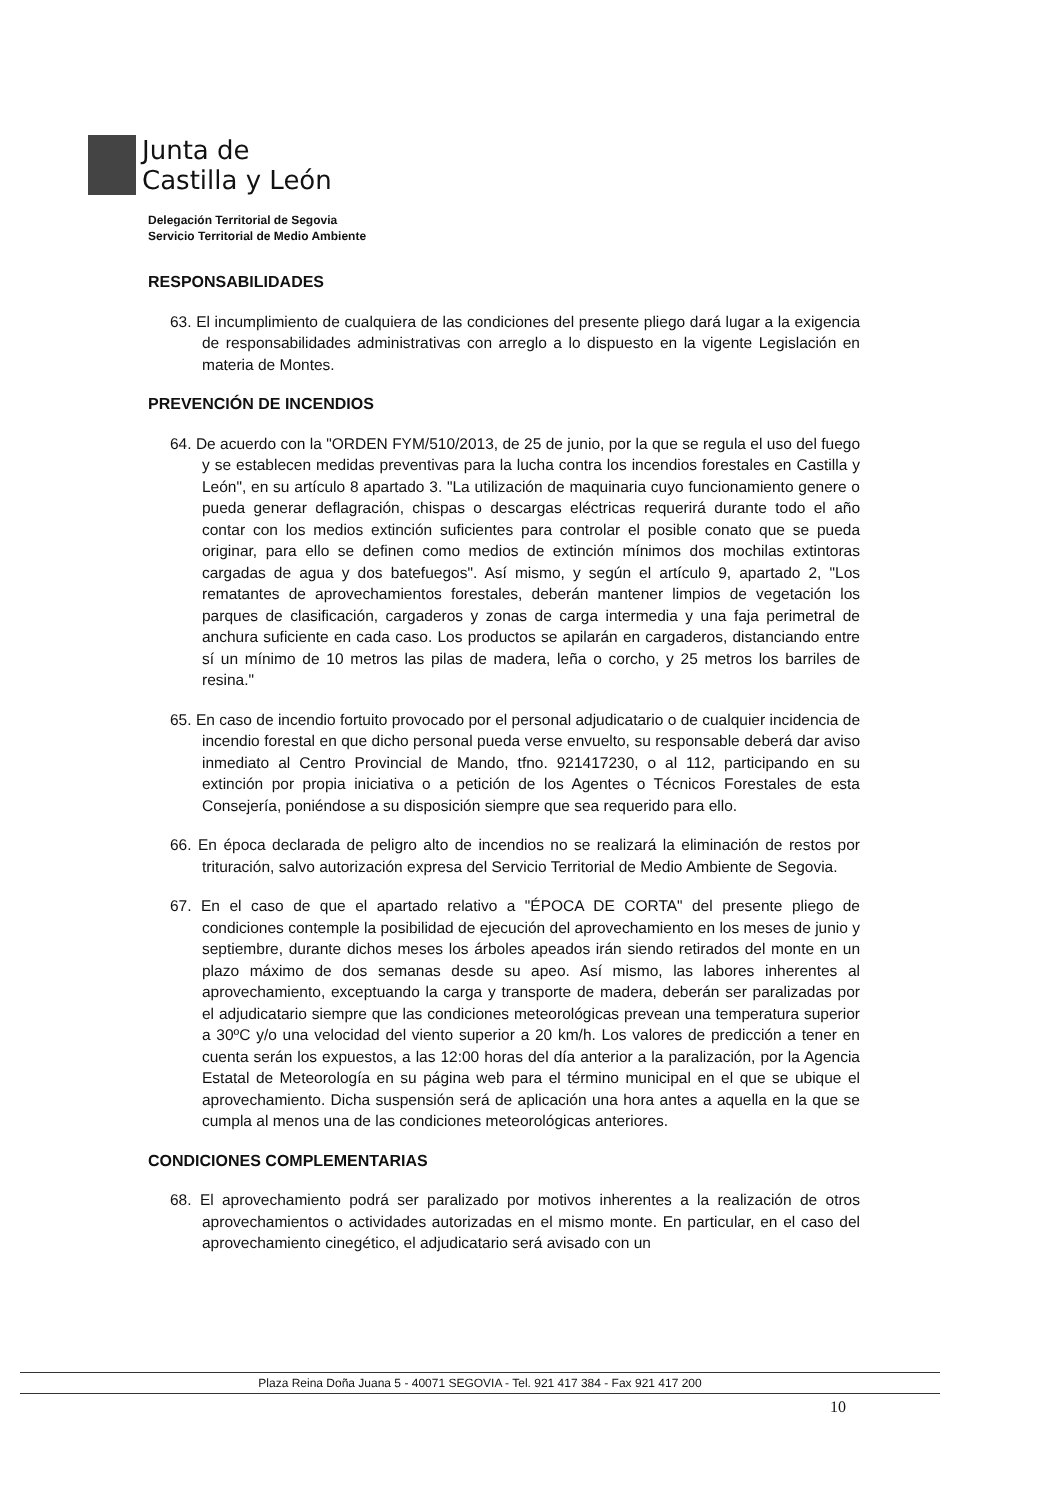Junta de
Castilla y León
Delegación Territorial de Segovia
Servicio Territorial de Medio Ambiente
RESPONSABILIDADES
63. El incumplimiento de cualquiera de las condiciones del presente pliego dará lugar a la exigencia de responsabilidades administrativas con arreglo a lo dispuesto en la vigente Legislación en materia de Montes.
PREVENCIÓN DE INCENDIOS
64. De acuerdo con la "ORDEN FYM/510/2013, de 25 de junio, por la que se regula el uso del fuego y se establecen medidas preventivas para la lucha contra los incendios forestales en Castilla y León", en su artículo 8 apartado 3. "La utilización de maquinaria cuyo funcionamiento genere o pueda generar deflagración, chispas o descargas eléctricas requerirá durante todo el año contar con los medios extinción suficientes para controlar el posible conato que se pueda originar, para ello se definen como medios de extinción mínimos dos mochilas extintoras cargadas de agua y dos batefuegos". Así mismo, y según el artículo 9, apartado 2, "Los rematantes de aprovechamientos forestales, deberán mantener limpios de vegetación los parques de clasificación, cargaderos y zonas de carga intermedia y una faja perimetral de anchura suficiente en cada caso. Los productos se apilarán en cargaderos, distanciando entre sí un mínimo de 10 metros las pilas de madera, leña o corcho, y 25 metros los barriles de resina."
65. En caso de incendio fortuito provocado por el personal adjudicatario o de cualquier incidencia de incendio forestal en que dicho personal pueda verse envuelto, su responsable deberá dar aviso inmediato al Centro Provincial de Mando, tfno. 921417230, o al 112, participando en su extinción por propia iniciativa o a petición de los Agentes o Técnicos Forestales de esta Consejería, poniéndose a su disposición siempre que sea requerido para ello.
66. En época declarada de peligro alto de incendios no se realizará la eliminación de restos por trituración, salvo autorización expresa del Servicio Territorial de Medio Ambiente de Segovia.
67. En el caso de que el apartado relativo a "ÉPOCA DE CORTA" del presente pliego de condiciones contemple la posibilidad de ejecución del aprovechamiento en los meses de junio y septiembre, durante dichos meses los árboles apeados irán siendo retirados del monte en un plazo máximo de dos semanas desde su apeo. Así mismo, las labores inherentes al aprovechamiento, exceptuando la carga y transporte de madera, deberán ser paralizadas por el adjudicatario siempre que las condiciones meteorológicas prevean una temperatura superior a 30ºC y/o una velocidad del viento superior a 20 km/h. Los valores de predicción a tener en cuenta serán los expuestos, a las 12:00 horas del día anterior a la paralización, por la Agencia Estatal de Meteorología en su página web para el término municipal en el que se ubique el aprovechamiento. Dicha suspensión será de aplicación una hora antes a aquella en la que se cumpla al menos una de las condiciones meteorológicas anteriores.
CONDICIONES COMPLEMENTARIAS
68. El aprovechamiento podrá ser paralizado por motivos inherentes a la realización de otros aprovechamientos o actividades autorizadas en el mismo monte. En particular, en el caso del aprovechamiento cinegético, el adjudicatario será avisado con un
Plaza Reina Doña Juana 5 - 40071 SEGOVIA - Tel. 921 417 384 - Fax 921 417 200
10